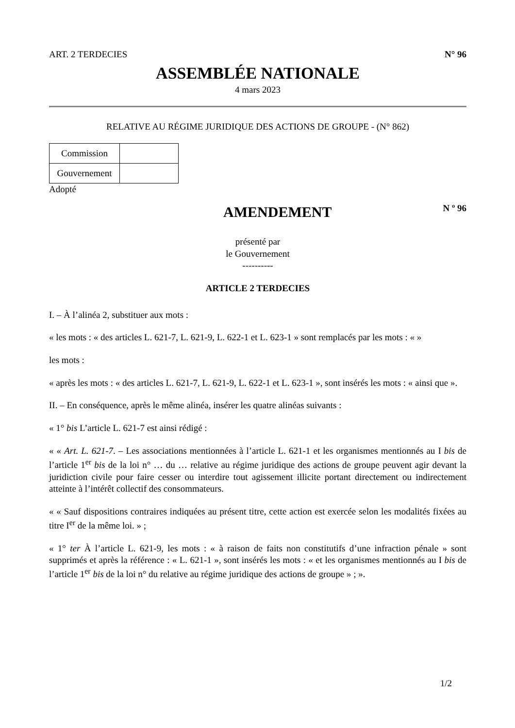ART. 2 TERDECIES N° 96
ASSEMBLÉE NATIONALE
4 mars 2023
RELATIVE AU RÉGIME JURIDIQUE DES ACTIONS DE GROUPE - (N° 862)
| Commission | |
| Gouvernement | |
Adopté
AMENDEMENT
N º 96
présenté par
le Gouvernement
----------
ARTICLE 2 TERDECIES
I. – À l’alinéa 2, substituer aux mots :
« les mots : « des articles L. 621-7, L. 621-9, L. 622-1 et L. 623-1 » sont remplacés par les mots : « »
les mots :
« après les mots : « des articles L. 621-7, L. 621-9, L. 622-1 et L. 623-1 », sont insérés les mots : « ainsi que ».
II. – En conséquence, après le même alinéa, insérer les quatre alinéas suivants :
« 1° bis L’article L. 621-7 est ainsi rédigé :
« « Art. L. 621-7. – Les associations mentionnées à l’article L. 621-1 et les organismes mentionnés au I bis de l’article 1<sup>er</sup> bis de la loi n° … du … relative au régime juridique des actions de groupe peuvent agir devant la juridiction civile pour faire cesser ou interdire tout agissement illicite portant directement ou indirectement atteinte à l’intérêt collectif des consommateurs.
« « Sauf dispositions contraires indiquées au présent titre, cette action est exercée selon les modalités fixées au titre I<sup>er</sup> de la même loi. » ;
« 1° ter À l’article L. 621-9, les mots : « à raison de faits non constitutifs d’une infraction pénale » sont supprimés et après la référence : « L. 621-1 », sont insérés les mots : « et les organismes mentionnés au I bis de l’article 1<sup>er</sup> bis de la loi n° du relative au régime juridique des actions de groupe » ; ».
1/2